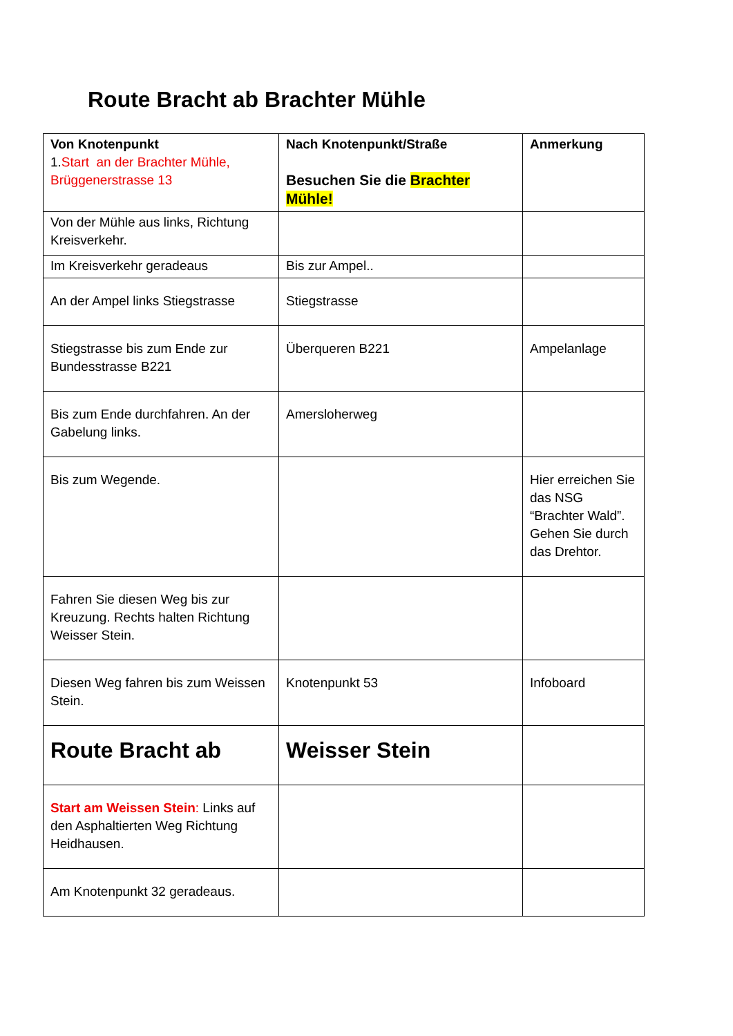Route Bracht ab Brachter Mühle
| Von Knotenpunkt 1. Start an der Brachter Mühle, Brüggenerstrasse 13 | Nach Knotenpunkt/Straße Besuchen Sie die Brachter Mühle! | Anmerkung |
| Von der Mühle aus links, Richtung Kreisverkehr. | | |
| Im Kreisverkehr geradeaus | Bis zur Ampel.. | |
| An der Ampel links Stiegstrasse | Stiegstrasse | |
| Stiegstrasse bis zum Ende zur Bundesstrasse B221 | Überqueren B221 | Ampelanlage |
| Bis zum Ende durchfahren. An der Gabelung links. | Amersloherweg | |
| Bis zum Wegende. | | Hier erreichen Sie das NSG “Brachter Wald”. Gehen Sie durch das Drehtor. |
| Fahren Sie diesen Weg bis zur Kreuzung. Rechts halten Richtung Weisser Stein. | | |
| Diesen Weg fahren bis zum Weissen Stein. | Knotenpunkt 53 | Infoboard |
| Route Bracht ab | Weisser Stein | |
| Start am Weissen Stein : Links auf den Asphaltierten Weg Richtung Heidhausen. | | |
| Am Knotenpunkt 32 geradeaus. | | |